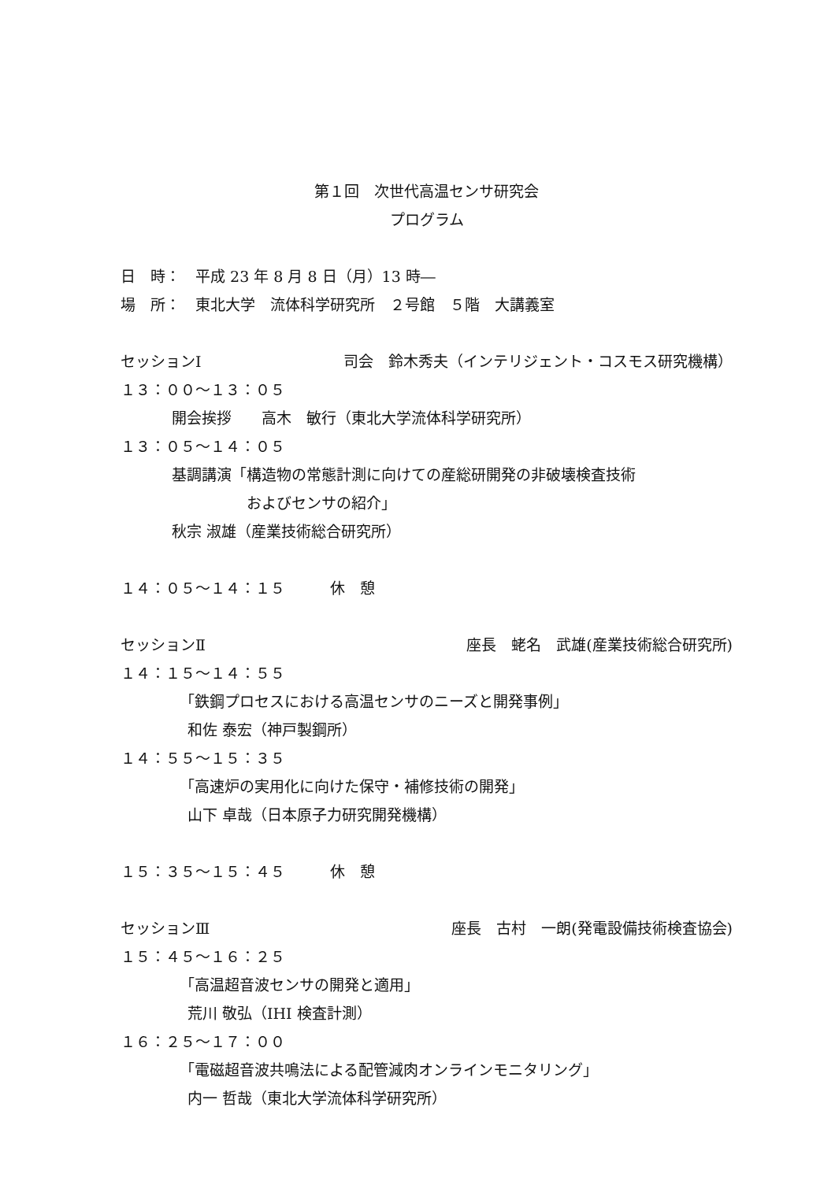第１回　次世代高温センサ研究会
プログラム
日　時：　平成 23 年 8 月 8 日（月）13 時―
場　所：　東北大学　流体科学研究所　２号館　５階　大講義室
セッションⅠ 司会　鈴木秀夫（インテリジェント・コスモス研究機構）
１３：００～１３：０５
開会挨拶　　高木　敏行（東北大学流体科学研究所）
１３：０５～１４：０５
基調講演「構造物の常態計測に向けての産総研開発の非破壊検査技術
　　　　　およびセンサの紹介」
秋宗 淑雄（産業技術総合研究所）
１４：０５～１４：１５　　　休　憩
セッションⅡ 座長　蛯名　武雄(産業技術総合研究所)
１４：１５～１４：５５
「鉄鋼プロセスにおける高温センサのニーズと開発事例」
和佐 泰宏（神戸製鋼所）
１４：５５～１５：３５
「高速炉の実用化に向けた保守・補修技術の開発」
山下 卓哉（日本原子力研究開発機構）
１５：３５～１５：４５　　　休　憩
セッションⅢ 座長　古村　一朗(発電設備技術検査協会)
１５：４５～１６：２５
「高温超音波センサの開発と適用」
荒川 敬弘（IHI 検査計測）
１６：２５～１７：００
「電磁超音波共鳴法による配管減肉オンラインモニタリング」
内一 哲哉（東北大学流体科学研究所）